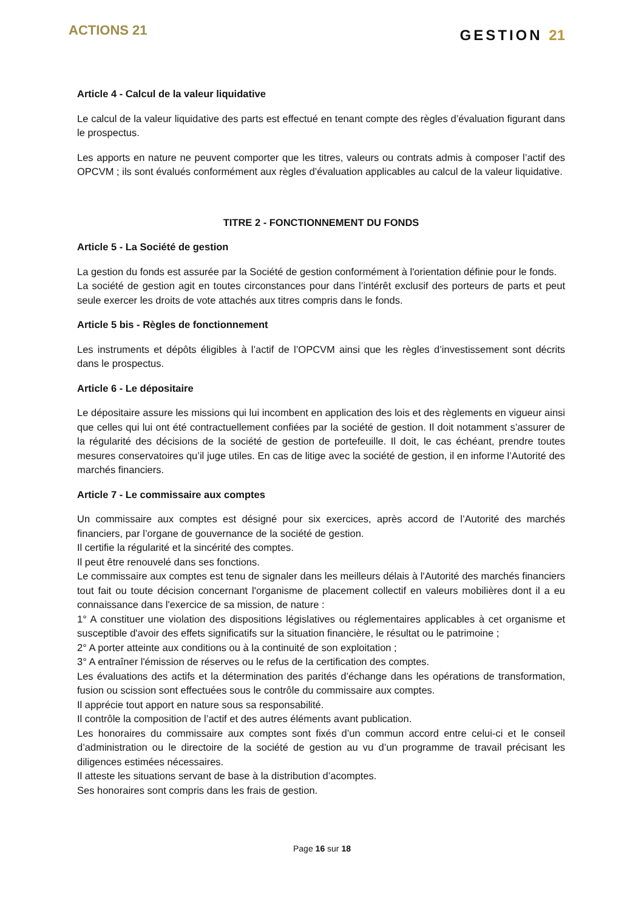ACTIONS 21
GESTION 21
Article 4 - Calcul de la valeur liquidative
Le calcul de la valeur liquidative des parts est effectué en tenant compte des règles d’évaluation figurant dans le prospectus.
Les apports en nature ne peuvent comporter que les titres, valeurs ou contrats admis à composer l’actif des OPCVM ; ils sont évalués conformément aux règles d’évaluation applicables au calcul de la valeur liquidative.
TITRE 2 - FONCTIONNEMENT DU FONDS
Article 5 - La Société de gestion
La gestion du fonds est assurée par la Société de gestion conformément à l'orientation définie pour le fonds.
La société de gestion agit en toutes circonstances pour dans l’intérêt exclusif des porteurs de parts et peut seule exercer les droits de vote attachés aux titres compris dans le fonds.
Article 5 bis - Règles de fonctionnement
Les instruments et dépôts éligibles à l’actif de l’OPCVM ainsi que les règles d’investissement sont décrits dans le prospectus.
Article 6 - Le dépositaire
Le dépositaire assure les missions qui lui incombent en application des lois et des règlements en vigueur ainsi que celles qui lui ont été contractuellement confiées par la société de gestion. Il doit notamment s’assurer de la régularité des décisions de la société de gestion de portefeuille. Il doit, le cas échéant, prendre toutes mesures conservatoires qu’il juge utiles. En cas de litige avec la société de gestion, il en informe l’Autorité des marchés financiers.
Article 7 - Le commissaire aux comptes
Un commissaire aux comptes est désigné pour six exercices, après accord de l’Autorité des marchés financiers, par l’organe de gouvernance de la société de gestion.
Il certifie la régularité et la sincérité des comptes.
Il peut être renouvelé dans ses fonctions.
Le commissaire aux comptes est tenu de signaler dans les meilleurs délais à l'Autorité des marchés financiers tout fait ou toute décision concernant l'organisme de placement collectif en valeurs mobilières dont il a eu connaissance dans l'exercice de sa mission, de nature :
1° A constituer une violation des dispositions législatives ou réglementaires applicables à cet organisme et susceptible d'avoir des effets significatifs sur la situation financière, le résultat ou le patrimoine ;
2° A porter atteinte aux conditions ou à la continuité de son exploitation ;
3° A entraîner l'émission de réserves ou le refus de la certification des comptes.
Les évaluations des actifs et la détermination des parités d’échange dans les opérations de transformation, fusion ou scission sont effectuées sous le contrôle du commissaire aux comptes.
Il apprécie tout apport en nature sous sa responsabilité.
Il contrôle la composition de l’actif et des autres éléments avant publication.
Les honoraires du commissaire aux comptes sont fixés d’un commun accord entre celui-ci et le conseil d’administration ou le directoire de la société de gestion au vu d’un programme de travail précisant les diligences estimées nécessaires.
Il atteste les situations servant de base à la distribution d’acomptes.
Ses honoraires sont compris dans les frais de gestion.
Page 16 sur 18